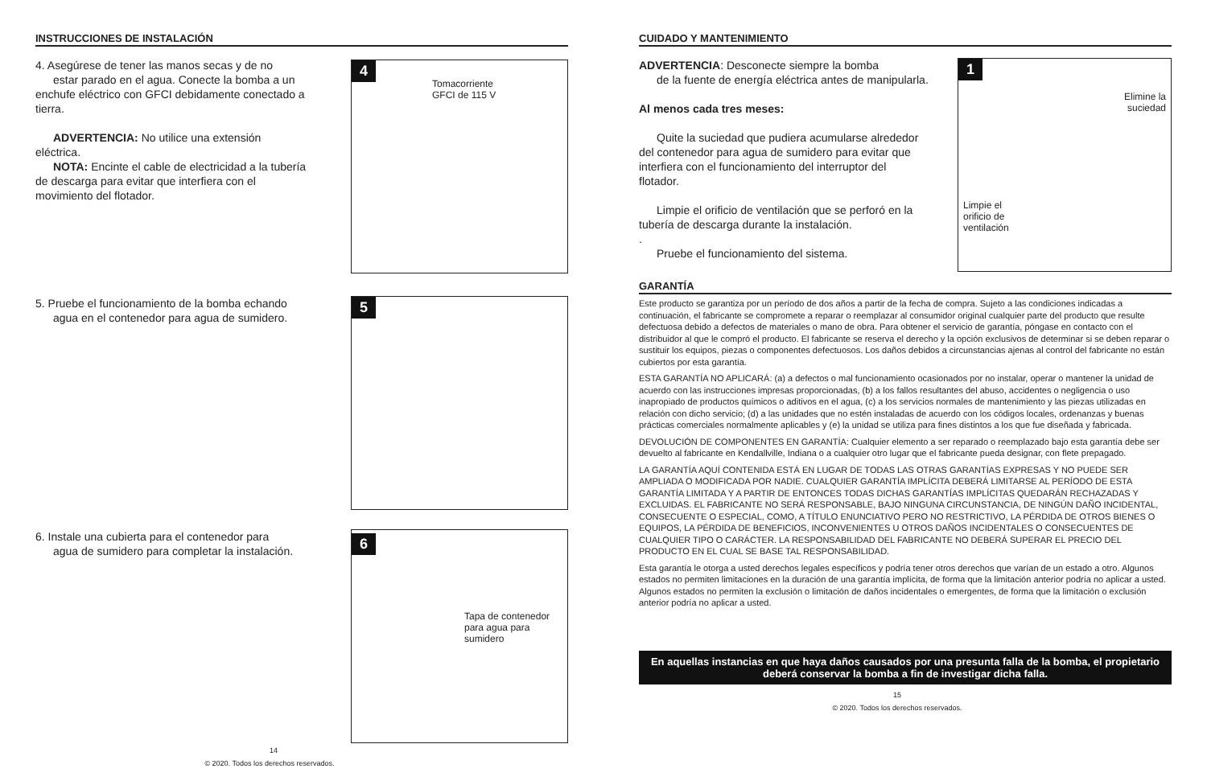INSTRUCCIONES DE INSTALACIÓN
4. Asegúrese de tener las manos secas y de no
estar parado en el agua. Conecte la bomba a un enchufe eléctrico con GFCI debidamente conectado a tierra.
ADVERTENCIA: No utilice una extensión eléctrica.
NOTA: Encinte el cable de electricidad a la tubería de descarga para evitar que interfiera con el movimiento del flotador.
4
Tomacorriente
GFCI de 115 V
5. Pruebe el funcionamiento de la bomba echando
agua en el contenedor para agua de sumidero.
5
6. Instale una cubierta para el contenedor para
agua de sumidero para completar la instalación.
6
Tapa de contenedor
para agua para
sumidero
14
© 2020. Todos los derechos reservados.
CUIDADO Y MANTENIMIENTO
ADVERTENCIA: Desconecte siempre la bomba
de la fuente de energía eléctrica antes de manipularla.
Al menos cada tres meses:
Quite la suciedad que pudiera acumularse alrededor del contenedor para agua de sumidero para evitar que interfiera con el funcionamiento del interruptor del flotador.
Limpie el orificio de ventilación que se perforó en la tubería de descarga durante la instalación.
.
Pruebe el funcionamiento del sistema.
1
Elimine la
suciedad
Limpie el
orificio de
ventilación
GARANTÍA
Este producto se garantiza por un período de dos años a partir de la fecha de compra. Sujeto a las condiciones indicadas a continuación, el fabricante se compromete a reparar o reemplazar al consumidor original cualquier parte del producto que resulte defectuosa debido a defectos de materiales o mano de obra. Para obtener el servicio de garantía, póngase en contacto con el distribuidor al que le compró el producto. El fabricante se reserva el derecho y la opción exclusivos de determinar si se deben reparar o sustituir los equipos, piezas o componentes defectuosos. Los daños debidos a circunstancias ajenas al control del fabricante no están cubiertos por esta garantía.
ESTA GARANTÍA NO APLICARÁ: (a) a defectos o mal funcionamiento ocasionados por no instalar, operar o mantener la unidad de acuerdo con las instrucciones impresas proporcionadas, (b) a los fallos resultantes del abuso, accidentes o negligencia o uso inapropiado de productos químicos o aditivos en el agua, (c) a los servicios normales de mantenimiento y las piezas utilizadas en relación con dicho servicio; (d) a las unidades que no estén instaladas de acuerdo con los códigos locales, ordenanzas y buenas prácticas comerciales normalmente aplicables y (e) la unidad se utiliza para fines distintos a los que fue diseñada y fabricada.
DEVOLUCIÓN DE COMPONENTES EN GARANTÍA: Cualquier elemento a ser reparado o reemplazado bajo esta garantía debe ser devuelto al fabricante en Kendallville, Indiana o a cualquier otro lugar que el fabricante pueda designar, con flete prepagado.
LA GARANTÍA AQUÍ CONTENIDA ESTÁ EN LUGAR DE TODAS LAS OTRAS GARANTÍAS EXPRESAS Y NO PUEDE SER AMPLIADA O MODIFICADA POR NADIE. CUALQUIER GARANTÍA IMPLÍCITA DEBERÁ LIMITARSE AL PERÍODO DE ESTA GARANTÍA LIMITADA Y A PARTIR DE ENTONCES TODAS DICHAS GARANTÍAS IMPLÍCITAS QUEDARÁN RECHAZADAS Y EXCLUIDAS. EL FABRICANTE NO SERÁ RESPONSABLE, BAJO NINGUNA CIRCUNSTANCIA, DE NINGÚN DAÑO INCIDENTAL, CONSECUENTE O ESPECIAL, COMO, A TÍTULO ENUNCIATIVO PERO NO RESTRICTIVO, LA PÉRDIDA DE OTROS BIENES O EQUIPOS, LA PÉRDIDA DE BENEFICIOS, INCONVENIENTES U OTROS DAÑOS INCIDENTALES O CONSECUENTES DE CUALQUIER TIPO O CARÁCTER. LA RESPONSABILIDAD DEL FABRICANTE NO DEBERÁ SUPERAR EL PRECIO DEL PRODUCTO EN EL CUAL SE BASE TAL RESPONSABILIDAD.
Esta garantía le otorga a usted derechos legales específicos y podría tener otros derechos que varían de un estado a otro. Algunos estados no permiten limitaciones en la duración de una garantía implícita, de forma que la limitación anterior podría no aplicar a usted. Algunos estados no permiten la exclusión o limitación de daños incidentales o emergentes, de forma que la limitación o exclusión anterior podría no aplicar a usted.
En aquellas instancias en que haya daños causados por una presunta falla de la bomba, el propietario deberá conservar la bomba a fin de investigar dicha falla.
15
© 2020. Todos los derechos reservados.